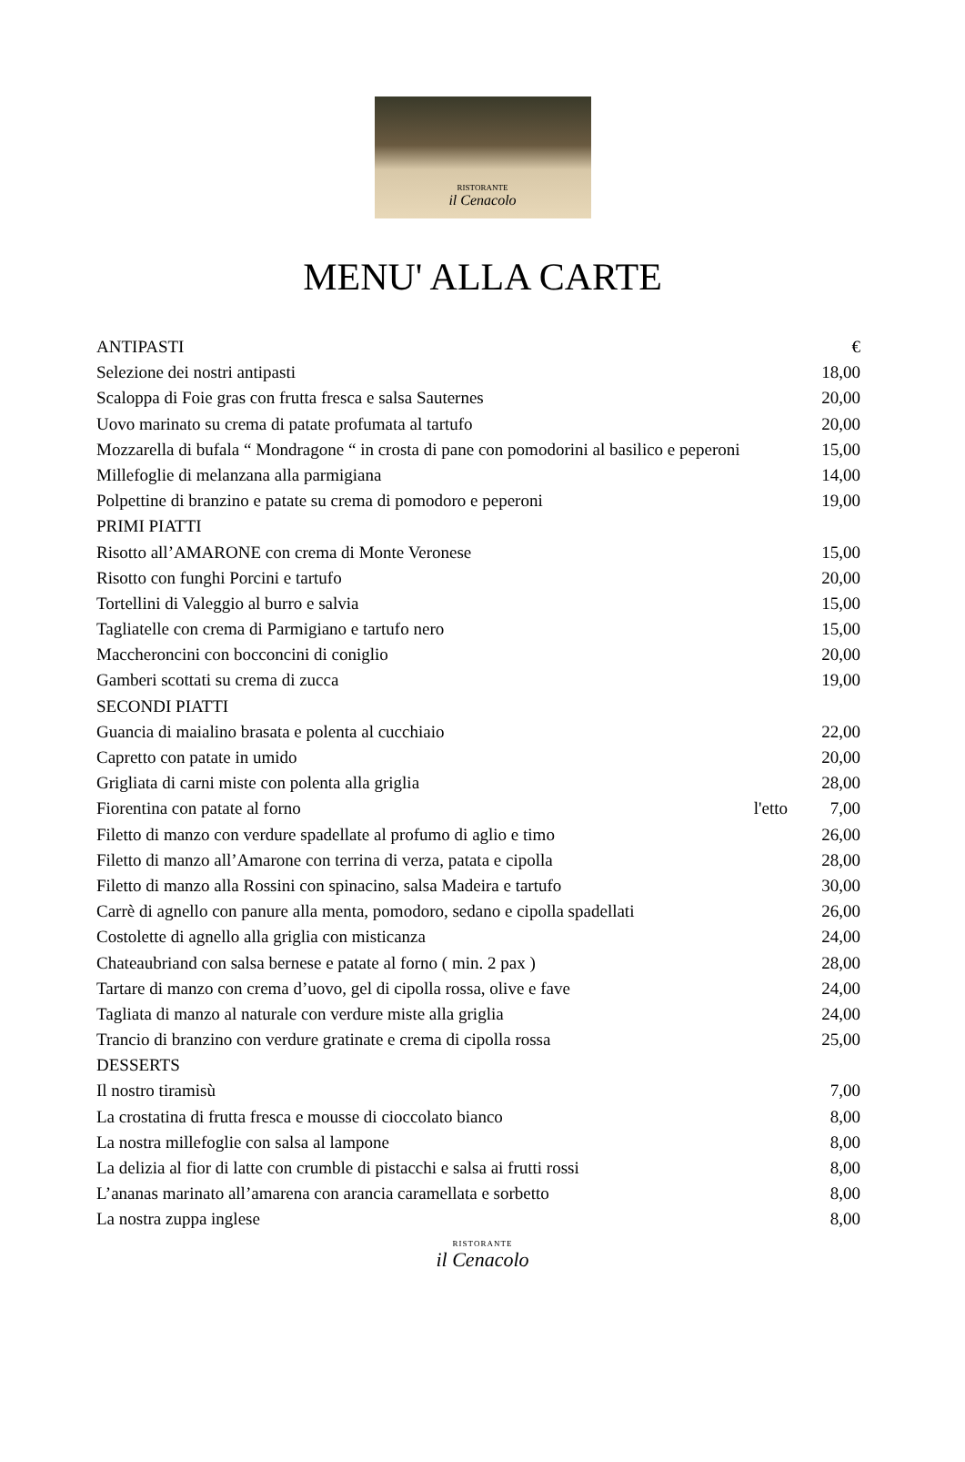RISTORANTE
il Cenacolo
MENU' ALLA CARTE
| ANTIPASTI | | € |
| Selezione dei nostri antipasti | | 18,00 |
| Scaloppa di Foie gras con frutta fresca e salsa Sauternes | | 20,00 |
| Uovo marinato su crema di patate profumata al tartufo | | 20,00 |
| Mozzarella di bufala “ Mondragone “ in crosta di pane con pomodorini al basilico e peperoni | | 15,00 |
| Millefoglie di melanzana alla parmigiana | | 14,00 |
| Polpettine di branzino e patate su crema di pomodoro e peperoni | | 19,00 |
| PRIMI PIATTI | | |
| Risotto all’AMARONE con crema di Monte Veronese | | 15,00 |
| Risotto con funghi Porcini e tartufo | | 20,00 |
| Tortellini di Valeggio al burro e salvia | | 15,00 |
| Tagliatelle con crema di Parmigiano e tartufo nero | | 15,00 |
| Maccheroncini con bocconcini di coniglio | | 20,00 |
| Gamberi scottati su crema di zucca | | 19,00 |
| SECONDI PIATTI | | |
| Guancia di maialino brasata e polenta al cucchiaio | | 22,00 |
| Capretto con patate in umido | | 20,00 |
| Grigliata di carni miste con polenta alla griglia | | 28,00 |
| Fiorentina con patate al forno | l'etto | 7,00 |
| Filetto di manzo con verdure spadellate al profumo di aglio e timo | | 26,00 |
| Filetto di manzo all’Amarone con terrina di verza, patata e cipolla | | 28,00 |
| Filetto di manzo alla Rossini con spinacino, salsa Madeira e tartufo | | 30,00 |
| Carrè di agnello con panure alla menta, pomodoro, sedano e cipolla spadellati | | 26,00 |
| Costolette di agnello alla griglia con misticanza | | 24,00 |
| Chateaubriand con salsa bernese e patate al forno ( min. 2 pax ) | | 28,00 |
| Tartare di manzo con crema d’uovo, gel di cipolla rossa, olive e fave | | 24,00 |
| Tagliata di manzo al naturale con verdure miste alla griglia | | 24,00 |
| Trancio di branzino con verdure gratinate e crema di cipolla rossa | | 25,00 |
| DESSERTS | | |
| Il nostro tiramisù | | 7,00 |
| La crostatina di frutta fresca e mousse di cioccolato bianco | | 8,00 |
| La nostra millefoglie con salsa al lampone | | 8,00 |
| La delizia al fior di latte con crumble di pistacchi e salsa ai frutti rossi | | 8,00 |
| L’ananas marinato all’amarena con arancia caramellata e sorbetto | | 8,00 |
| La nostra zuppa inglese | | 8,00 |
RISTORANTE
il Cenacolo